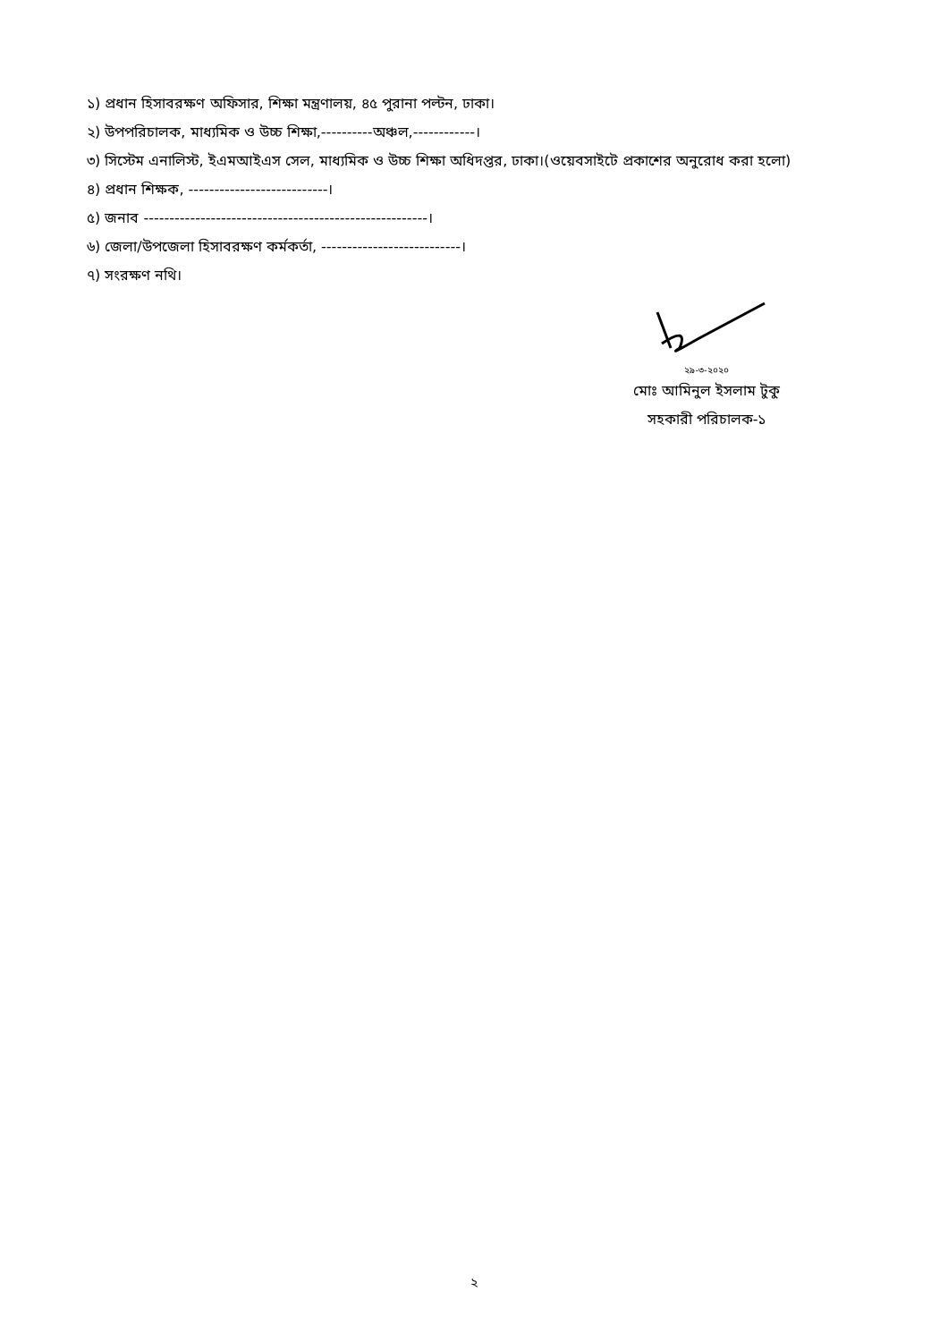১) প্রধান হিসাবরক্ষণ অফিসার, শিক্ষা মন্ত্রণালয়, ৪৫ পুরানা পল্টন, ঢাকা।
২) উপপরিচালক, মাধ্যমিক ও উচ্চ শিক্ষা,----------অঞ্চল,------------।
৩) সিস্টেম এনালিস্ট, ইএমআইএস সেল, মাধ্যমিক ও উচ্চ শিক্ষা অধিদপ্তর, ঢাকা।(ওয়েবসাইটে প্রকাশের অনুরোধ করা হলো)
৪) প্রধান শিক্ষক, ---------------------------।
৫) জনাব -------------------------------------------------------।
৬) জেলা/উপজেলা হিসাবরক্ষণ কর্মকর্তা, ---------------------------।
৭) সংরক্ষণ নথি।
২৯-৩-২০২০
মোঃ আমিনুল ইসলাম টুকু
সহকারী পরিচালক-১
২